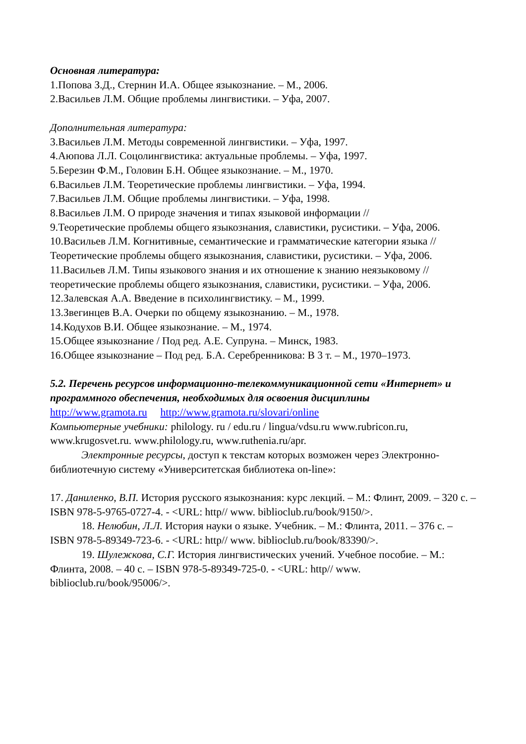Основная литература:
1.Попова З.Д., Стернин И.А. Общее языкознание. – М., 2006.
2.Васильев Л.М. Общие проблемы лингвистики. – Уфа, 2007.
Дополнительная литература:
3.Васильев Л.М. Методы современной лингвистики. – Уфа, 1997.
4.Аюпова Л.Л. Соцолингвистика: актуальные проблемы. – Уфа, 1997.
5.Березин Ф.М., Головин Б.Н. Общее языкознание. – М., 1970.
6.Васильев Л.М. Теоретические проблемы лингвистики. – Уфа, 1994.
7.Васильев Л.М. Общие проблемы лингвистики. – Уфа, 1998.
8.Васильев Л.М. О природе значения и типах языковой информации //
9.Теоретические проблемы общего языкознания, славистики, русистики. – Уфа, 2006.
10.Васильев Л.М. Когнитивные, семантические и грамматические категории языка // Теоретические проблемы общего языкознания, славистики, русистики. – Уфа, 2006.
11.Васильев Л.М. Типы языкового знания и их отношение к знанию неязыковому // теоретические проблемы общего языкознания, славистики, русистики. – Уфа, 2006.
12.Залевская А.А. Введение в психолингвистику. – М., 1999.
13.Звегинцев В.А. Очерки по общему языкознанию. – М., 1978.
14.Кодухов В.И. Общее языкознание. – М., 1974.
15.Общее языкознание / Под ред. А.Е. Супруна. – Минск, 1983.
16.Общее языкознание – Под ред. Б.А. Серебренникова: В 3 т. – М., 1970–1973.
5.2. Перечень ресурсов информационно-телекоммуникационной сети «Интернет» и программного обеспечения, необходимых для освоения дисциплины
http://www.gramota.ru http://www.gramota.ru/slovari/online
Компьютерные учебники: philology. ru / edu.ru / lingua/vdsu.ru www.rubricon.ru, www.krugosvet.ru. www.philology.ru, www.ruthenia.ru/apr.
Электронные ресурсы, доступ к текстам которых возможен через Электронно-библиотечную систему «Университетская библиотека on-line»:
17. Даниленко, В.П. История русского языкознания: курс лекций. – М.: Флинт, 2009. – 320 с. – ISBN 978-5-9765-0727-4. - <URL: http// www. biblioclub.ru/book/9150/>.
18. Нелюбин, Л.Л. История науки о языке. Учебник. – М.: Флинта, 2011. – 376 с. – ISBN 978-5-89349-723-6. - <URL: http// www. biblioclub.ru/book/83390/>.
19. Шулежкова, С.Г. История лингвистических учений. Учебное пособие. – М.: Флинта, 2008. – 40 с. – ISBN 978-5-89349-725-0. - <URL: http// www. biblioclub.ru/book/95006/>.